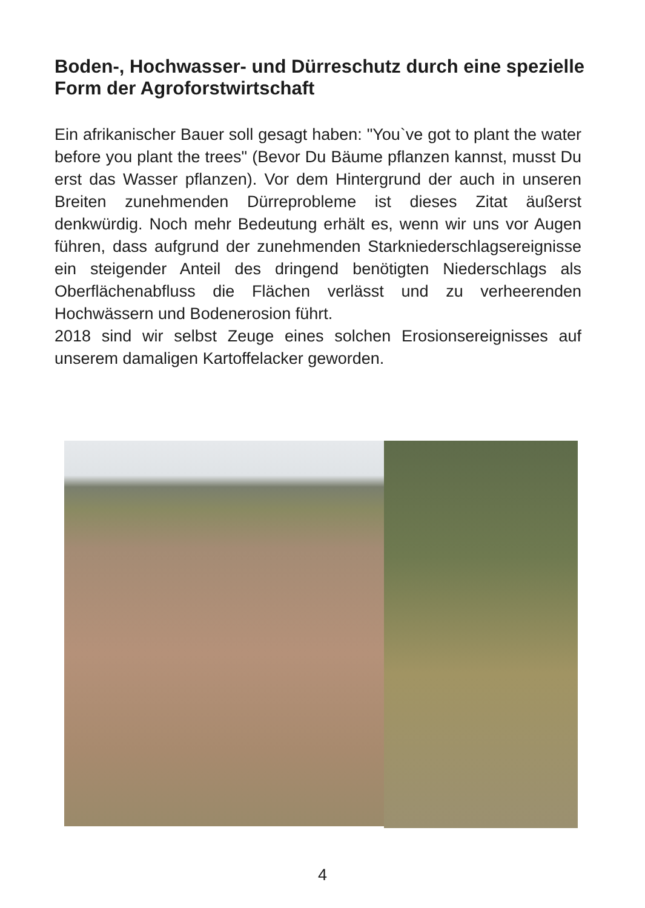Boden-, Hochwasser- und Dürreschutz durch eine spezielle Form der Agroforstwirtschaft
Ein afrikanischer Bauer soll gesagt haben: "You`ve got to plant the water before you plant the trees" (Bevor Du Bäume pflanzen kannst, musst Du erst das Wasser pflanzen). Vor dem Hintergrund der auch in unseren Breiten zunehmenden Dürreprobleme ist dieses Zitat äußerst denkwürdig. Noch mehr Bedeutung erhält es, wenn wir uns vor Augen führen, dass aufgrund der zunehmenden Starkniederschlagsereignisse ein steigender Anteil des dringend benötigten Niederschlags als Oberflächenabfluss die Flächen verlässt und zu verheerenden Hochwässern und Bodenerosion führt.
2018 sind wir selbst Zeuge eines solchen Erosionsereignisses auf unserem damaligen Kartoffelacker geworden.
4